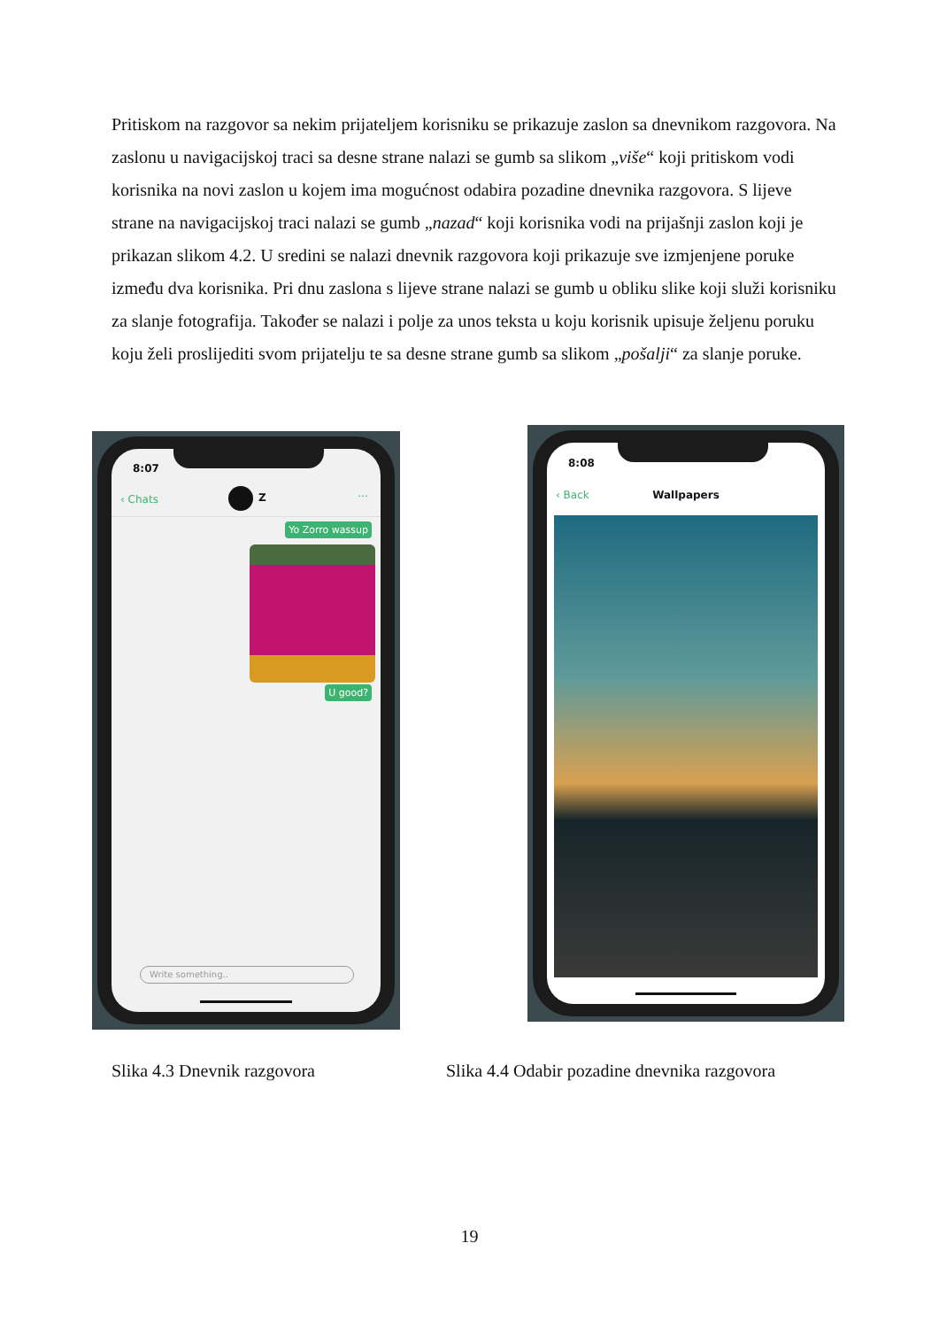Pritiskom na razgovor sa nekim prijateljem korisniku se prikazuje zaslon sa dnevnikom razgovora. Na zaslonu u navigacijskoj traci sa desne strane nalazi se gumb sa slikom „više“ koji pritiskom vodi korisnika na novi zaslon u kojem ima mogućnost odabira pozadine dnevnika razgovora. S lijeve strane na navigacijskoj traci nalazi se gumb „nazad“ koji korisnika vodi na prijašnji zaslon koji je prikazan slikom 4.2. U sredini se nalazi dnevnik razgovora koji prikazuje sve izmjenjene poruke između dva korisnika. Pri dnu zaslona s lijeve strane nalazi se gumb u obliku slike koji služi korisniku za slanje fotografija. Također se nalazi i polje za unos teksta u koju korisnik upisuje željenu poruku koju želi proslijediti svom prijatelju te sa desne strane gumb sa slikom „pošalji“ za slanje poruke.
8:07
‹ Chats Z ⋯
Yo Zorro wassup
U good?
Write something..
8:08
‹ Back
Wallpapers
Slika 4.3 Dnevnik razgovora
Slika 4.4 Odabir pozadine dnevnika razgovora
19